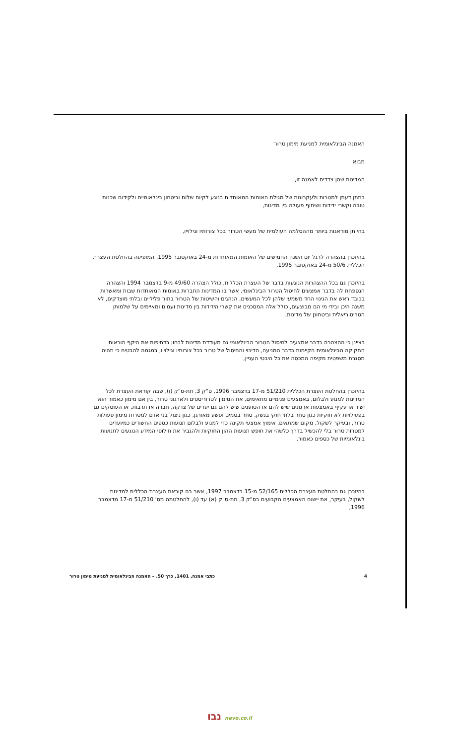האמנה הבינלאומית למניעת מימון טרור
מבוא
המדינות שהן צדדים לאמנה זו,
בתתן דעתן למטרות ולעקרונות של מגילת האומות המאוחדות בנוגע לקיום שלום וביטחון בינלאומיים ולקידום שכנות טובה וקשרי ידידות ושיתוף פעולה בין מדינות,
בהיותן מודאגות ביותר מההסלמה העולמית של מעשי הטרור בכל צורותיו וגילוייו,
בהיזכרן בהצהרה לרגל יום השנה החמישים של האומות המאוחדות מ-24 באוקטובר 1995, המופיעה בהחלטת העצרת הכללית 50/6 מ-24 באוקטובר 1995,
בהיזכרן גם בכל ההצהרות הנוגעות בדבר של העצרת הכללית, כולל הצהרה 49/60 מ-9 בדצמבר 1994 והצהרה הנספחת לה בדבר אמצעים לחיסול הטרור הבינלאומי, אשר בו המדינות החברות באומות המאוחדות שבות ומאשרות בכובד ראש את הגינוי החד משמעי שלהן לכל המעשים, הנהגים והשיטות של הטרור בתור פליליים ובלתי מוצדקים, לא משנה היכן ובידי מי הם מבוצעים, כולל אלה המסכנים את קשרי הידידות בין מדינות ועמים ומאיימים על שלמותן הטריטוריאלית וביטחונן של מדינות,
בציינן כי ההצהרה בדבר אמצעים לחיסול הטרור הבינלאומי גם מעודדת מדינות לבחון בדחיפות את היקף הוראות החקיקה הבינלאומית הקיימות בדבר המניעה, הדיכוי והחיסול של טרור בכל צורותיו וגילוייו, במגמה להבטיח כי תהיה מסגרת משפטית מקיפה המכסה את כל היבטי העניין,
בהיזכרן בהחלטת העצרת הכללית 51/210 מ-17 בדצמבר 1996, ס"ק 3, תת-ס"ק (ו), שבה קוראת העצרת לכל המדינות למנוע ולבלום, באמצעים פנימיים מתאימים, את המימון לטרוריסטים ולארגוני טרור, בין אם מימון כאמור הוא ישיר או עקיף באמצעות ארגונים שיש להם או הטוענים שיש להם גם יעדים של צדקה, חברה או תרבות, או העוסקים גם בפעילויות לא חוקיות כגון סחר בלתי חוקי בנשק, סחר בסמים ופשע מאורגן, כגון ניצול בני אדם למטרות מימון פעולות טרור, ובעיקר לשקול, מקום שמתאים, אימוץ אמצעי תקינה כדי למנוע ולבלום תנועות כספים החשודים כמיועדים למטרות טרור בלי להכשיל בדרך כלשהי את חופש תנועות ההון החוקיות ולהגביר את חילופי המידע הנוגעים לתנועות בינלאומיות של כספים כאמור,
בהיזכרן גם בהחלטת העצרת הכללית 52/165 מ-15 בדצמבר 1997, אשר בה קוראת העצרת הכללית למדינות לשקול, בעיקר, את יישום האמצעים הקבועים בס"ק 3, תת-ס"ק (א) עד (ו), להחלטתה מס' 51/210 מ-17 מדצמבר 1996,
4 כתבי אמנה, 1401, כרך 50. – האמנה הבינלאומית למניעת מימון טרור
נבו nevo.co.il